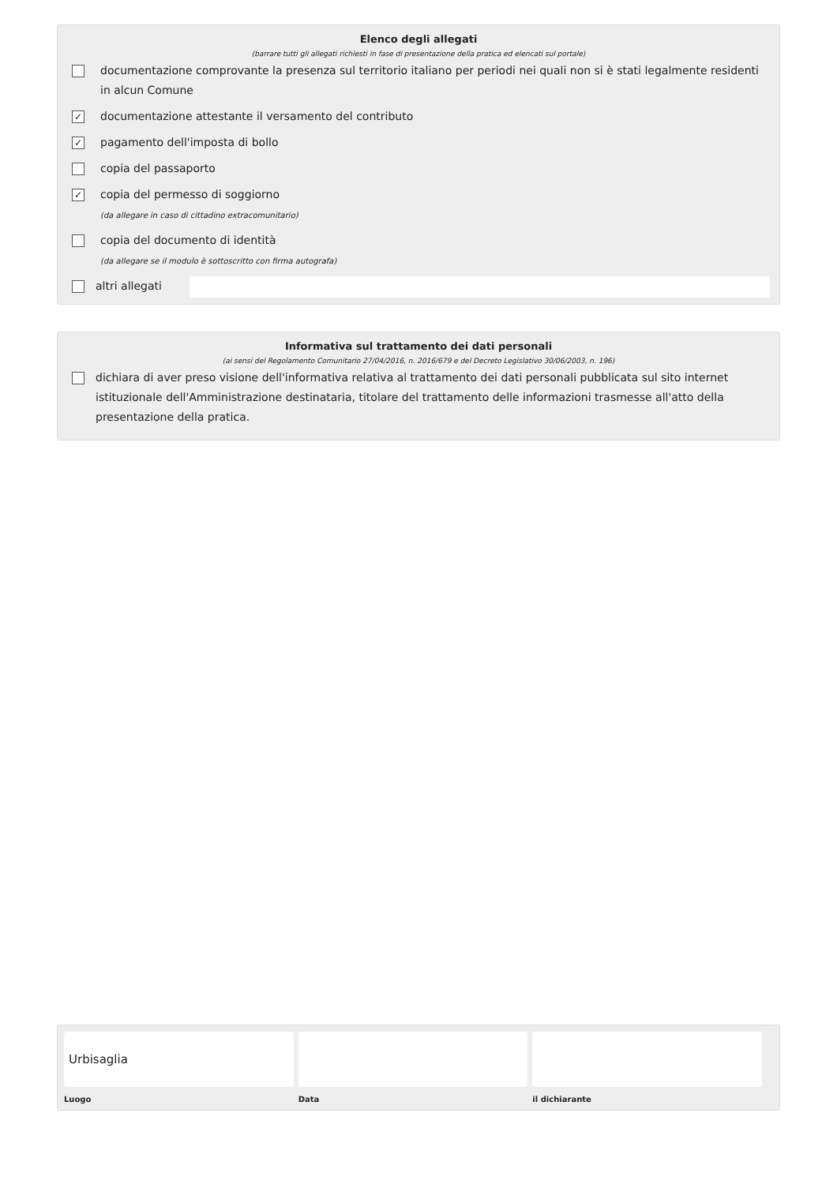Elenco degli allegati
(barrare tutti gli allegati richiesti in fase di presentazione della pratica ed elencati sul portale)
documentazione comprovante la presenza sul territorio italiano per periodi nei quali non si è stati legalmente residenti in alcun Comune
✓ documentazione attestante il versamento del contributo
✓ pagamento dell'imposta di bollo
copia del passaporto
✓ copia del permesso di soggiorno
(da allegare in caso di cittadino extracomunitario)
copia del documento di identità
(da allegare se il modulo è sottoscritto con firma autografa)
altri allegati
Informativa sul trattamento dei dati personali
(ai sensi del Regolamento Comunitario 27/04/2016, n. 2016/679 e del Decreto Legislativo 30/06/2003, n. 196)
dichiara di aver preso visione dell'informativa relativa al trattamento dei dati personali pubblicata sul sito internet istituzionale dell'Amministrazione destinataria, titolare del trattamento delle informazioni trasmesse all'atto della presentazione della pratica.
Urbisaglia
Luogo
Data il dichiarante